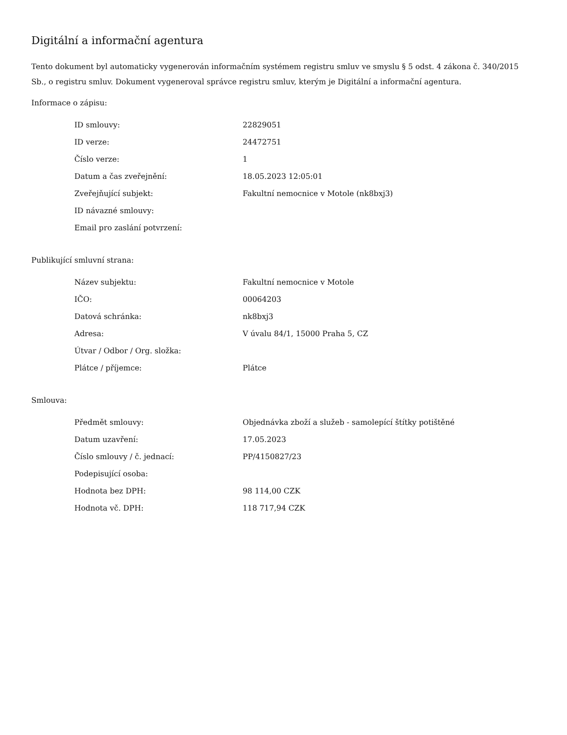Digitální a informační agentura
Tento dokument byl automaticky vygenerován informačním systémem registru smluv ve smyslu § 5 odst. 4 zákona č. 340/2015 Sb., o registru smluv. Dokument vygeneroval správce registru smluv, kterým je Digitální a informační agentura.
Informace o zápisu:
| ID smlouvy: | 22829051 |
| ID verze: | 24472751 |
| Číslo verze: | 1 |
| Datum a čas zveřejnění: | 18.05.2023 12:05:01 |
| Zveřejňující subjekt: | Fakultní nemocnice v Motole (nk8bxj3) |
| ID návazné smlouvy: | |
| Email pro zaslání potvrzení: | |
Publikující smluvní strana:
| Název subjektu: | Fakultní nemocnice v Motole |
| IČO: | 00064203 |
| Datová schránka: | nk8bxj3 |
| Adresa: | V úvalu 84/1, 15000 Praha 5, CZ |
| Útvar / Odbor / Org. složka: | |
| Plátce / příjemce: | Plátce |
Smlouva:
| Předmět smlouvy: | Objednávka zboží a služeb - samolepící štítky potištěné |
| Datum uzavření: | 17.05.2023 |
| Číslo smlouvy / č. jednací: | PP/4150827/23 |
| Podepisující osoba: | |
| Hodnota bez DPH: | 98 114,00 CZK |
| Hodnota vč. DPH: | 118 717,94 CZK |